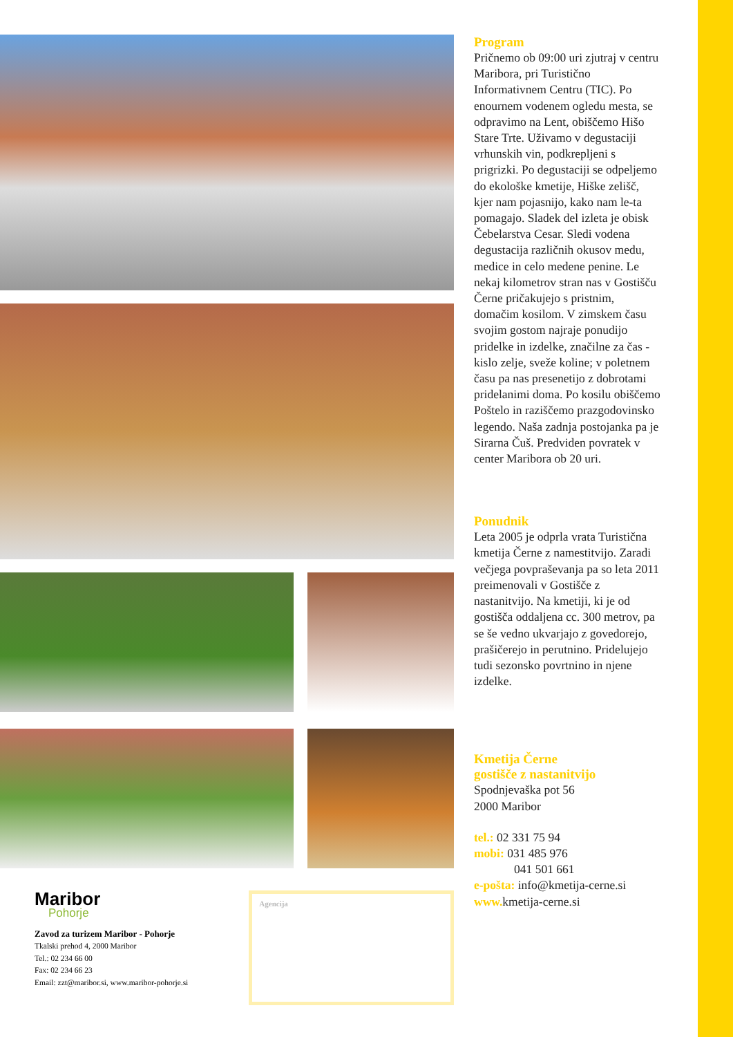Maribor
Pohorje
Zavod za turizem Maribor - Pohorje
Tkalski prehod 4, 2000 Maribor
Tel.: 02 234 66 00
Fax: 02 234 66 23
Email: zzt@maribor.si, www.maribor-pohorje.si
Agencija
Program
Pričnemo ob 09:00 uri zjutraj v centru Maribora, pri Turistično Informativnem Centru (TIC). Po enournem vodenem ogledu mesta, se odpravimo na Lent, obiščemo Hišo Stare Trte. Uživamo v degustaciji vrhunskih vin, podkrepljeni s prigrizki. Po degustaciji se odpeljemo do ekološke kmetije, Hiške zelišč, kjer nam pojasnijo, kako nam le-ta pomagajo. Sladek del izleta je obisk Čebelarstva Cesar. Sledi vodena degustacija različnih okusov medu, medice in celo medene penine. Le nekaj kilometrov stran nas v Gostišču Černe pričakujejo s pristnim, domačim kosilom. V zimskem času svojim gostom najraje ponudijo pridelke in izdelke, značilne za čas - kislo zelje, sveže koline; v poletnem času pa nas presenetijo z dobrotami pridelanimi doma. Po kosilu obiščemo Poštelo in raziščemo prazgodovinsko legendo. Naša zadnja postojanka pa je Sirarna Čuš. Predviden povratek v center Maribora ob 20 uri.
Ponudnik
Leta 2005 je odprla vrata Turistična kmetija Černe z namestitvijo. Zaradi večjega povpraševanja pa so leta 2011 preimenovali v Gostišče z nastanitvijo. Na kmetiji, ki je od gostišča oddaljena cc. 300 metrov, pa se še vedno ukvarjajo z govedorejo, prašičerejo in perutnino. Pridelujejo tudi sezonsko povrtnino in njene izdelke.
Kmetija Černe
gostišče z nastanitvijo
Spodnjevaška pot 56
2000 Maribor
tel.: 02 331 75 94
mobi: 031 485 976
041 501 661
e-pošta: info@kmetija-cerne.si
www. kmetija-cerne.si